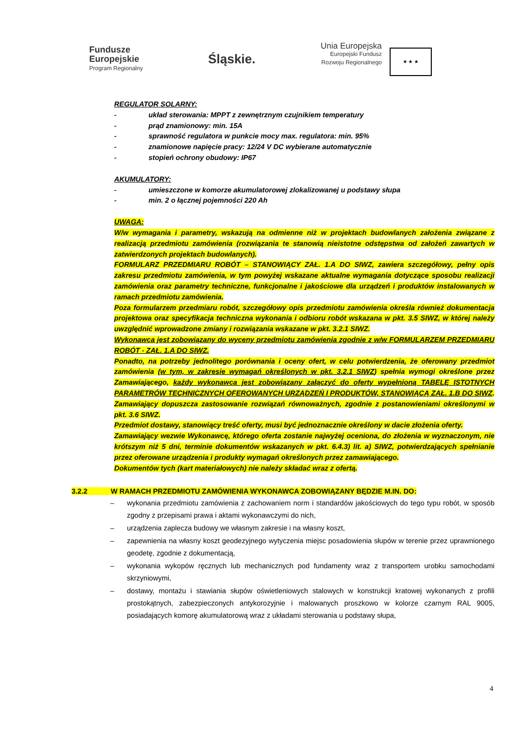Fundusze
Europejskie
Program Regionalny
Śląskie.
Unia Europejska Europejski Fundusz
Rozwoju Regionalnego ★ ★ ★
REGULATOR SOLARNY:
- układ sterowania: MPPT z zewnętrznym czujnikiem temperatury
- prąd znamionowy: min. 15A
- sprawność regulatora w punkcie mocy max. regulatora: min. 95%
- znamionowe napięcie pracy: 12/24 V DC wybierane automatycznie
- stopień ochrony obudowy: IP67
AKUMULATORY:
- umieszczone w komorze akumulatorowej zlokalizowanej u podstawy słupa
- min. 2 o łącznej pojemności 220 Ah
UWAGA:
W/w wymagania i parametry, wskazują na odmienne niż w projektach budowlanych założenia związane z realizacją przedmiotu zamówienia (rozwiązania te stanowią nieistotne odstępstwa od założeń zawartych w zatwierdzonych projektach budowlanych).
FORMULARZ PRZEDMIARU ROBÓT – STANOWIĄCY ZAŁ. 1.A DO SIWZ, zawiera szczegółowy, pełny opis zakresu przedmiotu zamówienia, w tym powyżej wskazane aktualne wymagania dotyczące sposobu realizacji zamówienia oraz parametry techniczne, funkcjonalne i jakościowe dla urządzeń i produktów instalowanych w ramach przedmiotu zamówienia.
Poza formularzem przedmiaru robót, szczegółowy opis przedmiotu zamówienia określa również dokumentacja projektowa oraz specyfikacja techniczna wykonania i odbioru robót wskazana w pkt. 3.5 SIWZ, w której należy uwzględnić wprowadzone zmiany i rozwiązania wskazane w pkt. 3.2.1 SIWZ.
Wykonawca jest zobowiązany do wyceny przedmiotu zamówienia zgodnie z w/w FORMULARZEM PRZEDMIARU ROBÓT - ZAŁ. 1.A DO SIWZ.
Ponadto, na potrzeby jednolitego porównania i oceny ofert, w celu potwierdzenia, że oferowany przedmiot zamówienia (w tym, w zakresie wymagań określonych w pkt. 3.2.1 SIWZ) spełnia wymogi określone przez Zamawiającego, każdy wykonawca jest zobowiązany załączyć do oferty wypełnioną TABELĘ ISTOTNYCH PARAMETRÓW TECHNICZNYCH OFEROWANYCH URZĄDZEŃ I PRODUKTÓW, STANOWIĄCĄ ZAŁ. 1.B DO SIWZ.
Zamawiający dopuszcza zastosowanie rozwiązań równoważnych, zgodnie z postanowieniami określonymi w pkt. 3.6 SIWZ.
Przedmiot dostawy, stanowiący treść oferty, musi być jednoznacznie określony w dacie złożenia oferty.
Zamawiający wezwie Wykonawcę, którego oferta zostanie najwyżej oceniona, do złożenia w wyznaczonym, nie krótszym niż 5 dni, terminie dokumentów wskazanych w pkt. 6.4.3) lit. a) SIWZ, potwierdzających spełnianie przez oferowane urządzenia i produkty wymagań określonych przez zamawiającego.
Dokumentów tych (kart materiałowych) nie należy składać wraz z ofertą.
3.2.2 W RAMACH PRZEDMIOTU ZAMÓWIENIA WYKONAWCA ZOBOWIĄZANY BĘDZIE M.IN. DO:
– wykonania przedmiotu zamówienia z zachowaniem norm i standardów jakościowych do tego typu robót, w sposób zgodny z przepisami prawa i aktami wykonawczymi do nich,
– urządzenia zaplecza budowy we własnym zakresie i na własny koszt,
– zapewnienia na własny koszt geodezyjnego wytyczenia miejsc posadowienia słupów w terenie przez uprawnionego geodetę, zgodnie z dokumentacją,
– wykonania wykopów ręcznych lub mechanicznych pod fundamenty wraz z transportem urobku samochodami skrzyniowymi,
– dostawy, montażu i stawiania słupów oświetleniowych stalowych w konstrukcji kratowej wykonanych z profili prostokątnych, zabezpieczonych antykorozyjnie i malowanych proszkowo w kolorze czarnym RAL 9005, posiadających komorę akumulatorową wraz z układami sterowania u podstawy słupa,
4